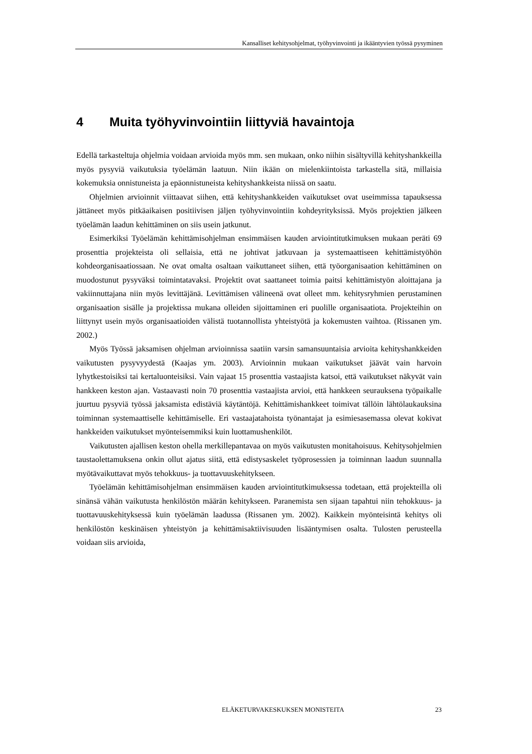Kansalliset kehitysohjelmat, työhyvinvointi ja ikääntyvien työssä pysyminen
4 Muita työhyvinvointiin liittyviä havaintoja
Edellä tarkasteltuja ohjelmia voidaan arvioida myös mm. sen mukaan, onko niihin sisältyvillä kehityshankkeilla myös pysyviä vaikutuksia työelämän laatuun. Niin ikään on mielenkiintoista tarkastella sitä, millaisia kokemuksia onnistuneista ja epäonnistuneista kehityshankkeista niissä on saatu.
Ohjelmien arvioinnit viittaavat siihen, että kehityshankkeiden vaikutukset ovat useimmissa tapauksessa jättäneet myös pitkäaikaisen positiivisen jäljen työhyvinvointiin kohdeyrityksissä. Myös projektien jälkeen työelämän laadun kehittäminen on siis usein jatkunut.
Esimerkiksi Työelämän kehittämisohjelman ensimmäisen kauden arviointitutkimuksen mukaan peräti 69 prosenttia projekteista oli sellaisia, että ne johtivat jatkuvaan ja systemaattiseen kehittämistyöhön kohdeorganisaatiossaan. Ne ovat omalta osaltaan vaikuttaneet siihen, että työorganisaation kehittäminen on muodostunut pysyväksi toimintatavaksi. Projektit ovat saattaneet toimia paitsi kehittämistyön aloittajana ja vakiinnuttajana niin myös levittäjänä. Levittämisen välineenä ovat olleet mm. kehitysryhmien perustaminen organisaation sisälle ja projektissa mukana olleiden sijoittaminen eri puolille organisaatiota. Projekteihin on liittynyt usein myös organisaatioiden välistä tuotannollista yhteistyötä ja kokemusten vaihtoa. (Rissanen ym. 2002.)
Myös Työssä jaksamisen ohjelman arvioinnissa saatiin varsin samansuuntaisia arvioita kehityshankkeiden vaikutusten pysyvyydestä (Kaajas ym. 2003). Arvioinnin mukaan vaikutukset jäävät vain harvoin lyhytkestoisiksi tai kertaluonteisiksi. Vain vajaat 15 prosenttia vastaajista katsoi, että vaikutukset näkyvät vain hankkeen keston ajan. Vastaavasti noin 70 prosenttia vastaajista arvioi, että hankkeen seurauksena työpaikalle juurtuu pysyviä työssä jaksamista edistäviä käytäntöjä. Kehittämishankkeet toimivat tällöin lähtölaukauksina toiminnan systemaattiselle kehittämiselle. Eri vastaajatahoista työnantajat ja esimiesasemassa olevat kokivat hankkeiden vaikutukset myönteisemmiksi kuin luottamushenkilöt.
Vaikutusten ajallisen keston ohella merkillepantavaa on myös vaikutusten monitahoisuus. Kehitysohjelmien taustaolettamuksena onkin ollut ajatus siitä, että edistysaskelet työprosessien ja toiminnan laadun suunnalla myötävaikuttavat myös tehokkuus- ja tuottavuuskehitykseen.
Työelämän kehittämisohjelman ensimmäisen kauden arviointitutkimuksessa todetaan, että projekteilla oli sinänsä vähän vaikutusta henkilöstön määrän kehitykseen. Paranemista sen sijaan tapahtui niin tehokkuus- ja tuottavuuskehityksessä kuin työelämän laadussa (Rissanen ym. 2002). Kaikkein myönteisintä kehitys oli henkilöstön keskinäisen yhteistyön ja kehittämisaktiivisuuden lisääntymisen osalta. Tulosten perusteella voidaan siis arvioida,
ELÄKETURVAKESKUKSEN MONISTEITA 23